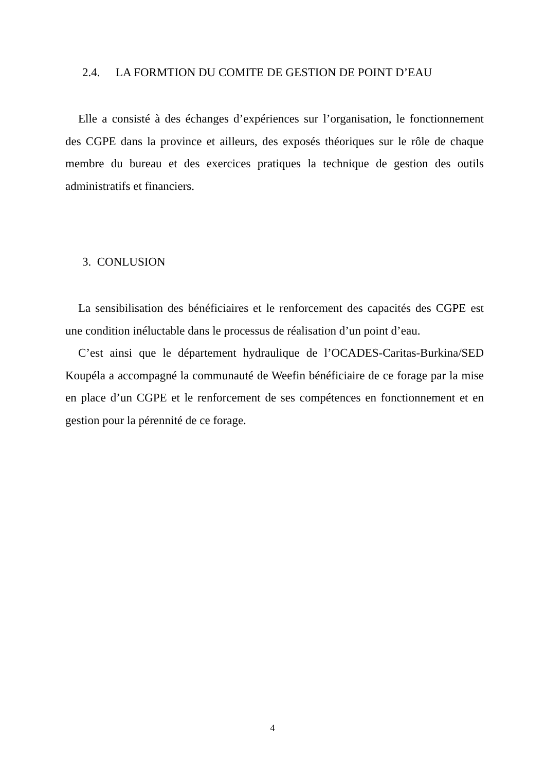2.4. LA FORMTION DU COMITE DE GESTION DE POINT D’EAU
Elle a consisté à des échanges d’expériences sur l’organisation, le fonctionnement des CGPE dans la province et ailleurs, des exposés théoriques sur le rôle de chaque membre du bureau et des exercices pratiques la technique de gestion des outils administratifs et financiers.
3. CONLUSION
La sensibilisation des bénéficiaires et le renforcement des capacités des CGPE est une condition inéluctable dans le processus de réalisation d’un point d’eau.
C’est ainsi que le département hydraulique de l’OCADES-Caritas-Burkina/SED Koupéla a accompagné la communauté de Weefin bénéficiaire de ce forage par la mise en place d’un CGPE et le renforcement de ses compétences en fonctionnement et en gestion pour la pérennité de ce forage.
4